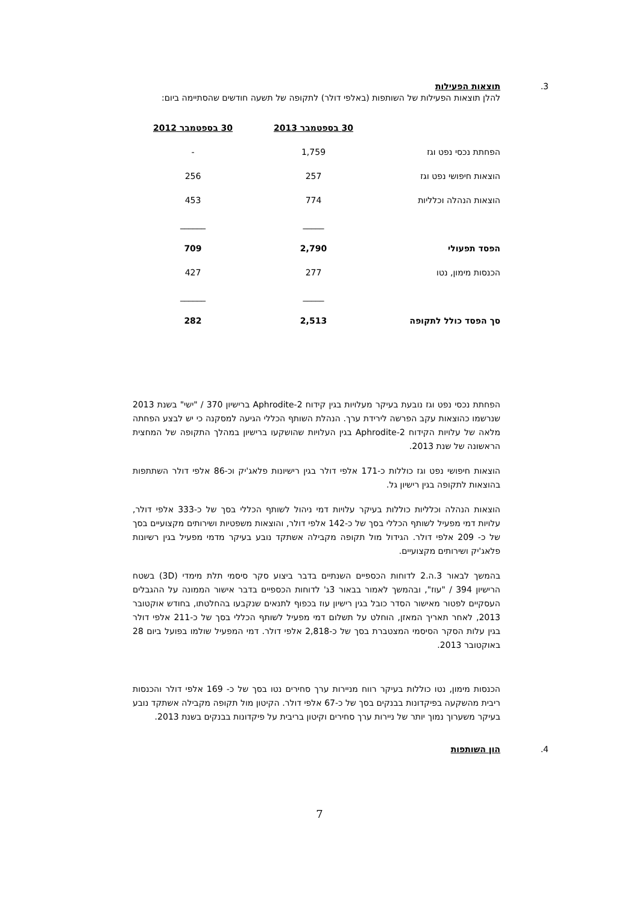3.
תוצאות הפעילות
להלן תוצאות הפעילות של השותפות (באלפי דולר) לתקופה של תשעה חודשים שהסתיימה ביום:
| | 30 בספטמבר 2013 | 30 בספטמבר 2012 |
| --- | --- | --- |
| הפחתת נכסי נפט וגז | 1,759 | - |
| הוצאות חיפושי נפט וגז | 257 | 256 |
| הוצאות הנהלה וכלליות | 774 | 453 |
| | _____ | ______ |
| הפסד תפעולי | 2,790 | 709 |
| הכנסות מימון, נטו | 277 | 427 |
| | _____ | ______ |
| סך הפסד כולל לתקופה | 2,513 | 282 |
הפחתת נכסי נפט וגז נובעת בעיקר מעלויות בגין קידוח Aphrodite-2 ברישיון 370 / "ישי" בשנת 2013 שנרשמו כהוצאות עקב הפרשה לירידת ערך. הנהלת השותף הכללי הגיעה למסקנה כי יש לבצע הפחתה מלאה של עלויות הקידוח Aphrodite-2 בגין העלויות שהושקעו ברישיון במהלך התקופה של המחצית הראשונה של שנת 2013.
הוצאות חיפושי נפט וגז כוללות כ-171 אלפי דולר בגין רישיונות פלאג'יק וכ-86 אלפי דולר השתתפות בהוצאות לתקופה בגין רישיון גל.
הוצאות הנהלה וכלליות כוללות בעיקר עלויות דמי ניהול לשותף הכללי בסך של כ-333 אלפי דולר, עלויות דמי מפעיל לשותף הכללי בסך של כ-142 אלפי דולר, והוצאות משפטיות ושירותים מקצועיים בסך של כ- 209 אלפי דולר. הגידול מול תקופה מקבילה אשתקד נובע בעיקר מדמי מפעיל בגין רשיונות פלאג'יק ושירותים מקצועיים.
בהמשך לבאור 3.ה.2 לדוחות הכספיים השנתיים בדבר ביצוע סקר סיסמי תלת מימדי (3D) בשטח הרישיון 394 / "עוז", ובהמשך לאמור בבאור 3ג' לדוחות הכספיים בדבר אישור הממונה על ההגבלים העסקיים לפטור מאישור הסדר כובל בגין רישיון עוז בכפוף לתנאים שנקבעו בהחלטתו, בחודש אוקטובר 2013, לאחר תאריך המאזן, הוחלט על תשלום דמי מפעיל לשותף הכללי בסך של כ-211 אלפי דולר בגין עלות הסקר הסיסמי המצטברת בסך של כ-2,818 אלפי דולר. דמי המפעיל שולמו בפועל ביום 28 באוקטובר 2013.
הכנסות מימון, נטו כוללות בעיקר רווח מניירות ערך סחירים נטו בסך של כ- 169 אלפי דולר והכנסות ריבית מהשקעה בפיקדונות בבנקים בסך של כ-67 אלפי דולר. הקיטון מול תקופה מקבילה אשתקד נובע בעיקר משערוך נמוך יותר של ניירות ערך סחירים וקיטון בריבית על פיקדונות בבנקים בשנת 2013.
4. הון השותפות
7